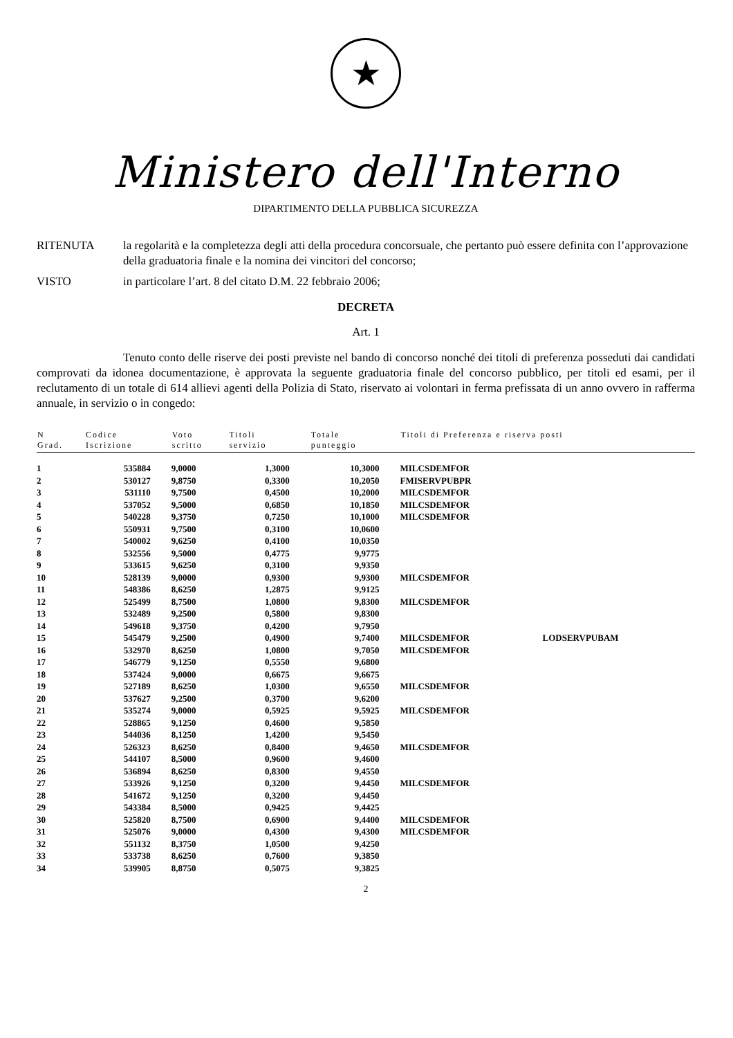★
Ministero dell'Interno
DIPARTIMENTO DELLA PUBBLICA SICUREZZA
RITENUTA la regolarità e la completezza degli atti della procedura concorsuale, che pertanto può essere definita con l’approvazione della graduatoria finale e la nomina dei vincitori del concorso;
VISTO in particolare l’art. 8 del citato D.M. 22 febbraio 2006;
DECRETA
Art. 1
Tenuto conto delle riserve dei posti previste nel bando di concorso nonché dei titoli di preferenza posseduti dai candidati comprovati da idonea documentazione, è approvata la seguente graduatoria finale del concorso pubblico, per titoli ed esami, per il reclutamento di un totale di 614 allievi agenti della Polizia di Stato, riservato ai volontari in ferma prefissata di un anno ovvero in rafferma annuale, in servizio o in congedo:
| N Grad. | Codice Iscrizione | Voto scritto | Titoli servizio | Totale punteggio | Titoli di Preferenza e riserva posti | |
| --- | --- | --- | --- | --- | --- | --- |
| 1 | 535884 | 9,0000 | 1,3000 | 10,3000 | MILCSDEMFOR | |
| 2 | 530127 | 9,8750 | 0,3300 | 10,2050 | FMISERVPUBPR | |
| 3 | 531110 | 9,7500 | 0,4500 | 10,2000 | MILCSDEMFOR | |
| 4 | 537052 | 9,5000 | 0,6850 | 10,1850 | MILCSDEMFOR | |
| 5 | 540228 | 9,3750 | 0,7250 | 10,1000 | MILCSDEMFOR | |
| 6 | 550931 | 9,7500 | 0,3100 | 10,0600 | | |
| 7 | 540002 | 9,6250 | 0,4100 | 10,0350 | | |
| 8 | 532556 | 9,5000 | 0,4775 | 9,9775 | | |
| 9 | 533615 | 9,6250 | 0,3100 | 9,9350 | | |
| 10 | 528139 | 9,0000 | 0,9300 | 9,9300 | MILCSDEMFOR | |
| 11 | 548386 | 8,6250 | 1,2875 | 9,9125 | | |
| 12 | 525499 | 8,7500 | 1,0800 | 9,8300 | MILCSDEMFOR | |
| 13 | 532489 | 9,2500 | 0,5800 | 9,8300 | | |
| 14 | 549618 | 9,3750 | 0,4200 | 9,7950 | | |
| 15 | 545479 | 9,2500 | 0,4900 | 9,7400 | MILCSDEMFOR | LODSERVPUBAM |
| 16 | 532970 | 8,6250 | 1,0800 | 9,7050 | MILCSDEMFOR | |
| 17 | 546779 | 9,1250 | 0,5550 | 9,6800 | | |
| 18 | 537424 | 9,0000 | 0,6675 | 9,6675 | | |
| 19 | 527189 | 8,6250 | 1,0300 | 9,6550 | MILCSDEMFOR | |
| 20 | 537627 | 9,2500 | 0,3700 | 9,6200 | | |
| 21 | 535274 | 9,0000 | 0,5925 | 9,5925 | MILCSDEMFOR | |
| 22 | 528865 | 9,1250 | 0,4600 | 9,5850 | | |
| 23 | 544036 | 8,1250 | 1,4200 | 9,5450 | | |
| 24 | 526323 | 8,6250 | 0,8400 | 9,4650 | MILCSDEMFOR | |
| 25 | 544107 | 8,5000 | 0,9600 | 9,4600 | | |
| 26 | 536894 | 8,6250 | 0,8300 | 9,4550 | | |
| 27 | 533926 | 9,1250 | 0,3200 | 9,4450 | MILCSDEMFOR | |
| 28 | 541672 | 9,1250 | 0,3200 | 9,4450 | | |
| 29 | 543384 | 8,5000 | 0,9425 | 9,4425 | | |
| 30 | 525820 | 8,7500 | 0,6900 | 9,4400 | MILCSDEMFOR | |
| 31 | 525076 | 9,0000 | 0,4300 | 9,4300 | MILCSDEMFOR | |
| 32 | 551132 | 8,3750 | 1,0500 | 9,4250 | | |
| 33 | 533738 | 8,6250 | 0,7600 | 9,3850 | | |
| 34 | 539905 | 8,8750 | 0,5075 | 9,3825 | | |
2